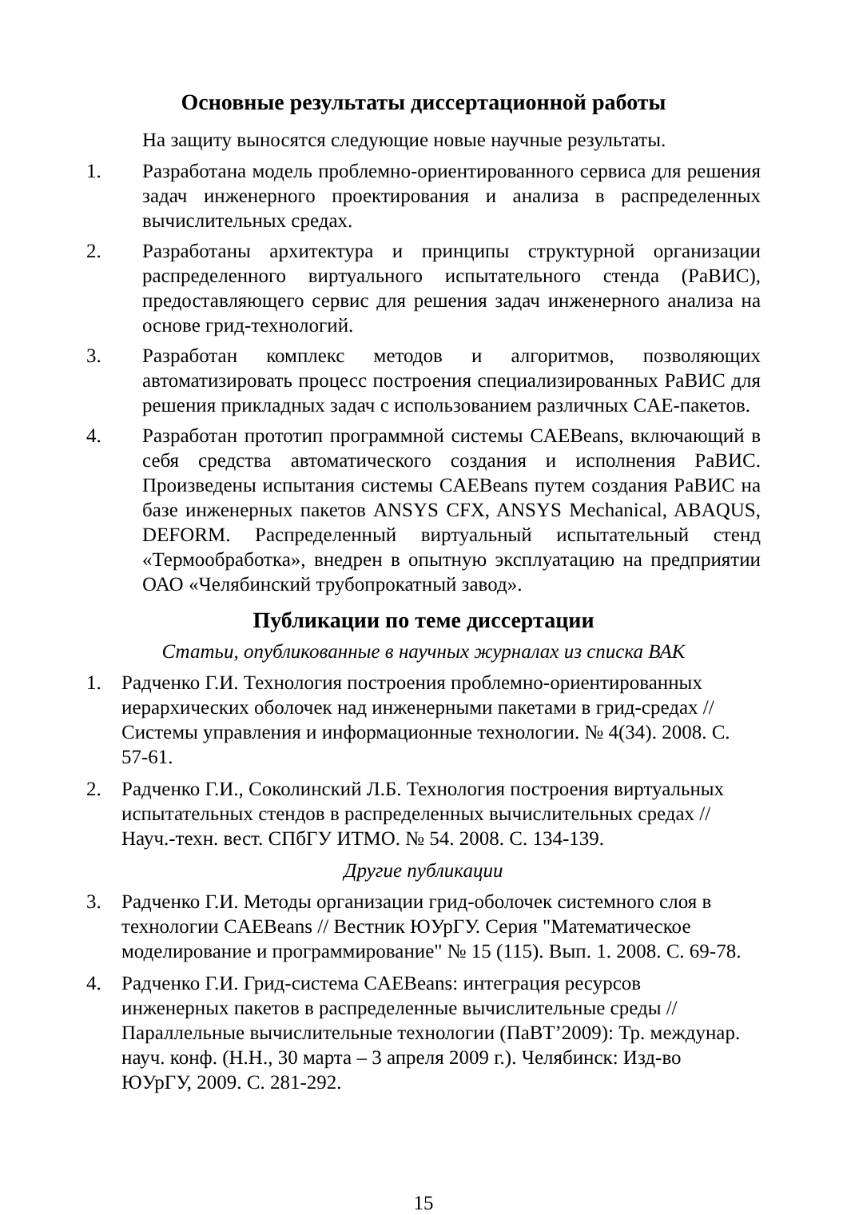Основные результаты диссертационной работы
На защиту выносятся следующие новые научные результаты.
1. Разработана модель проблемно-ориентированного сервиса для решения задач инженерного проектирования и анализа в распределенных вычислительных средах.
2. Разработаны архитектура и принципы структурной организации распределенного виртуального испытательного стенда (РаВИС), предоставляющего сервис для решения задач инженерного анализа на основе грид-технологий.
3. Разработан комплекс методов и алгоритмов, позволяющих автоматизировать процесс построения специализированных РаВИС для решения прикладных задач с использованием различных CAE-пакетов.
4. Разработан прототип программной системы CAEBeans, включающий в себя средства автоматического создания и исполнения РаВИС. Произведены испытания системы CAEBeans путем создания РаВИС на базе инженерных пакетов ANSYS CFX, ANSYS Mechanical, ABAQUS, DEFORM. Распределенный виртуальный испытательный стенд «Термообработка», внедрен в опытную эксплуатацию на предприятии ОАО «Челябинский трубопрокатный завод».
Публикации по теме диссертации
Статьи, опубликованные в научных журналах из списка ВАК
1. Радченко Г.И. Технология построения проблемно-ориентированных иерархических оболочек над инженерными пакетами в грид-средах // Системы управления и информационные технологии. № 4(34). 2008. С. 57-61.
2. Радченко Г.И., Соколинский Л.Б. Технология построения виртуальных испытательных стендов в распределенных вычислительных средах // Науч.-техн. вест. СПбГУ ИТМО. № 54. 2008. С. 134-139.
Другие публикации
3. Радченко Г.И. Методы организации грид-оболочек системного слоя в технологии CAEBeans // Вестник ЮУрГУ. Серия "Математическое моделирование и программирование" № 15 (115). Вып. 1. 2008. С. 69-78.
4. Радченко Г.И. Грид-система CAEBeans: интеграция ресурсов инженерных пакетов в распределенные вычислительные среды // Параллельные вычислительные технологии (ПаВТ’2009): Тр. междунар. науч. конф. (Н.Н., 30 марта – 3 апреля 2009 г.). Челябинск: Изд-во ЮУрГУ, 2009. С. 281-292.
15